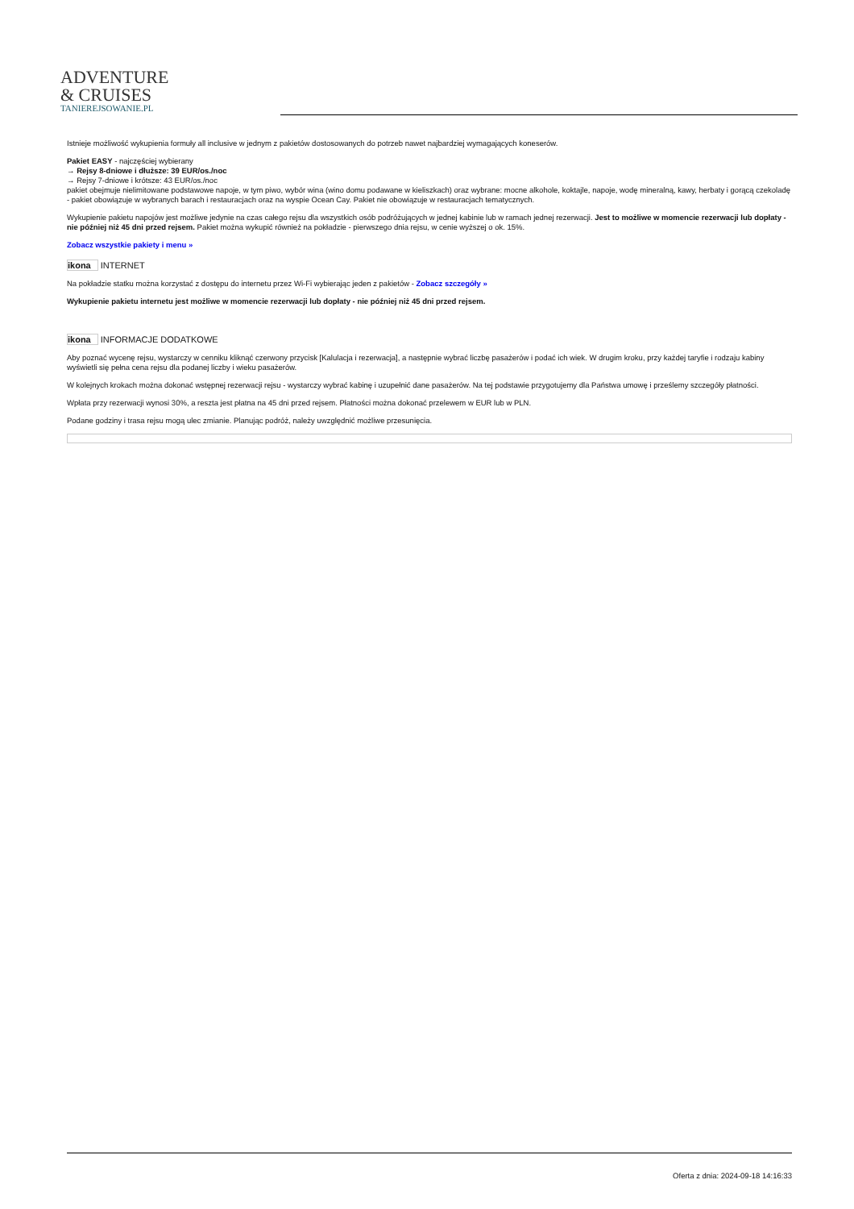ADVENTURE
& CRUISES
TANIEREJSOWANIE.PL
Istnieje możliwość wykupienia formuły all inclusive w jednym z pakietów dostosowanych do potrzeb nawet najbardziej wymagających koneserów.
Pakiet EASY - najczęściej wybierany
→ Rejsy 8-dniowe i dłuższe: 39 EUR/os./noc
→ Rejsy 7-dniowe i krótsze: 43 EUR/os./noc
pakiet obejmuje nielimitowane podstawowe napoje, w tym piwo, wybór wina (wino domu podawane w kieliszkach) oraz wybrane: mocne alkohole, koktajle, napoje, wodę mineralną, kawy, herbaty i gorącą czekoladę
- pakiet obowiązuje w wybranych barach i restauracjach oraz na wyspie Ocean Cay. Pakiet nie obowiązuje w restauracjach tematycznych.
Wykupienie pakietu napojów jest możliwe jedynie na czas całego rejsu dla wszystkich osób podróżujących w jednej kabinie lub w ramach jednej rezerwacji. Jest to możliwe w momencie rezerwacji lub dopłaty - nie później niż 45 dni przed rejsem. Pakiet można wykupić również na pokładzie - pierwszego dnia rejsu, w cenie wyższej o ok. 15%.
Zobacz wszystkie pakiety i menu »
ikona INTERNET
Na pokładzie statku można korzystać z dostępu do internetu przez Wi-Fi wybierając jeden z pakietów - Zobacz szczegóły »
Wykupienie pakietu internetu jest możliwe w momencie rezerwacji lub dopłaty - nie później niż 45 dni przed rejsem.
ikona INFORMACJE DODATKOWE
Aby poznać wycenę rejsu, wystarczy w cenniku kliknąć czerwony przycisk [Kalulacja i rezerwacja], a następnie wybrać liczbę pasażerów i podać ich wiek. W drugim kroku, przy każdej taryfie i rodzaju kabiny wyświetli się pełna cena rejsu dla podanej liczby i wieku pasażerów.
W kolejnych krokach można dokonać wstępnej rezerwacji rejsu - wystarczy wybrać kabinę i uzupełnić dane pasażerów. Na tej podstawie przygotujemy dla Państwa umowę i prześlemy szczegóły płatności.
Wpłata przy rezerwacji wynosi 30%, a reszta jest płatna na 45 dni przed rejsem. Płatności można dokonać przelewem w EUR lub w PLN.
Podane godziny i trasa rejsu mogą ulec zmianie. Planując podróż, należy uwzględnić możliwe przesunięcia.
Oferta z dnia: 2024-09-18 14:16:33